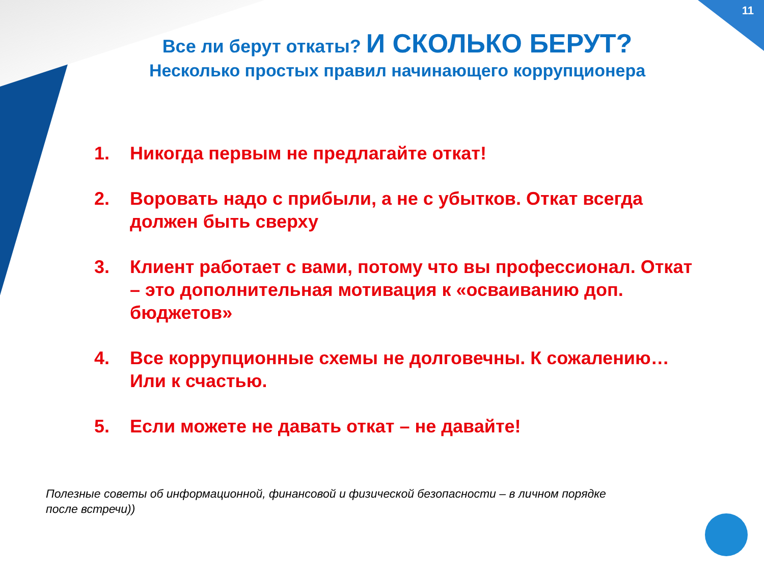11
Все ли берут откаты? И СКОЛЬКО БЕРУТ?
Несколько простых правил начинающего коррупционера
1. Никогда первым не предлагайте откат!
2. Воровать надо с прибыли, а не с убытков. Откат всегда должен быть сверху
3. Клиент работает с вами, потому что вы профессионал. Откат – это дополнительная мотивация к «осваиванию доп. бюджетов»
4. Все коррупционные схемы не долговечны. К сожалению… Или к счастью.
5. Если можете не давать откат – не давайте!
Полезные советы об информационной, финансовой и физической безопасности – в личном порядке после встречи))